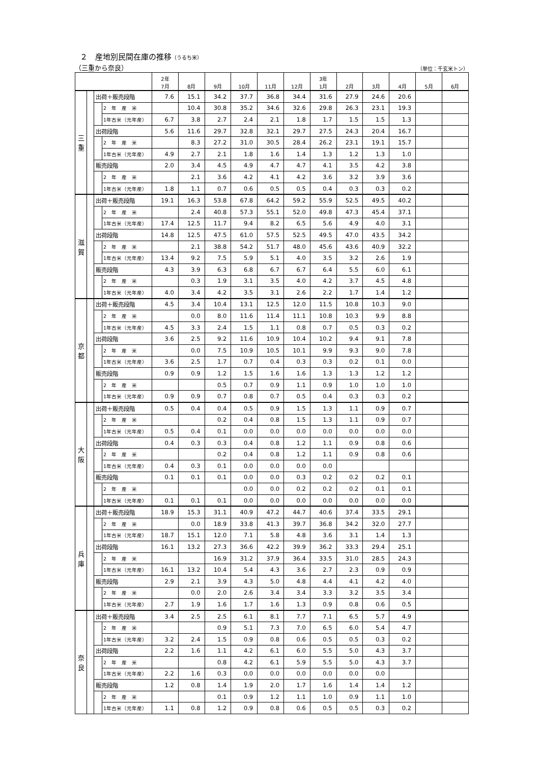２　産地別民間在庫の推移（うるち米）
（三重から奈良） （単位：千玄米トン）
| | | | | 2年 7月 | 8月 | 9月 | 10月 | 11月 | 12月 | 3年 1月 | 2月 | 3月 | 4月 | 5月 | 6月 |
| --- | --- | --- | --- | --- | --- | --- | --- | --- | --- | --- | --- | --- | --- | --- | --- |
| 三 重 | | 出荷＋販売段階 | | 7.6 | 15.1 | 34.2 | 37.7 | 36.8 | 34.4 | 31.6 | 27.9 | 24.6 | 20.6 | | |
| | | | 2 年 産 米 | | 10.4 | 30.8 | 35.2 | 34.6 | 32.6 | 29.8 | 26.3 | 23.1 | 19.3 | | |
| | | | 1年古米（元年産） | 6.7 | 3.8 | 2.7 | 2.4 | 2.1 | 1.8 | 1.7 | 1.5 | 1.5 | 1.3 | | |
| | | 出荷段階 | | 5.6 | 11.6 | 29.7 | 32.8 | 32.1 | 29.7 | 27.5 | 24.3 | 20.4 | 16.7 | | |
| | | | 2 年 産 米 | | 8.3 | 27.2 | 31.0 | 30.5 | 28.4 | 26.2 | 23.1 | 19.1 | 15.7 | | |
| | | | 1年古米（元年産） | 4.9 | 2.7 | 2.1 | 1.8 | 1.6 | 1.4 | 1.3 | 1.2 | 1.3 | 1.0 | | |
| | | 販売段階 | | 2.0 | 3.4 | 4.5 | 4.9 | 4.7 | 4.7 | 4.1 | 3.5 | 4.2 | 3.8 | | |
| | | | 2 年 産 米 | | 2.1 | 3.6 | 4.2 | 4.1 | 4.2 | 3.6 | 3.2 | 3.9 | 3.6 | | |
| | | | 1年古米（元年産） | 1.8 | 1.1 | 0.7 | 0.6 | 0.5 | 0.5 | 0.4 | 0.3 | 0.3 | 0.2 | | |
| 滋 賀 | | 出荷＋販売段階 | | 19.1 | 16.3 | 53.8 | 67.8 | 64.2 | 59.2 | 55.9 | 52.5 | 49.5 | 40.2 | | |
| | | | 2 年 産 米 | | 2.4 | 40.8 | 57.3 | 55.1 | 52.0 | 49.8 | 47.3 | 45.4 | 37.1 | | |
| | | | 1年古米（元年産） | 17.4 | 12.5 | 11.7 | 9.4 | 8.2 | 6.5 | 5.6 | 4.9 | 4.0 | 3.1 | | |
| | | 出荷段階 | | 14.8 | 12.5 | 47.5 | 61.0 | 57.5 | 52.5 | 49.5 | 47.0 | 43.5 | 34.2 | | |
| | | | 2 年 産 米 | | 2.1 | 38.8 | 54.2 | 51.7 | 48.0 | 45.6 | 43.6 | 40.9 | 32.2 | | |
| | | | 1年古米（元年産） | 13.4 | 9.2 | 7.5 | 5.9 | 5.1 | 4.0 | 3.5 | 3.2 | 2.6 | 1.9 | | |
| | | 販売段階 | | 4.3 | 3.9 | 6.3 | 6.8 | 6.7 | 6.7 | 6.4 | 5.5 | 6.0 | 6.1 | | |
| | | | 2 年 産 米 | | 0.3 | 1.9 | 3.1 | 3.5 | 4.0 | 4.2 | 3.7 | 4.5 | 4.8 | | |
| | | | 1年古米（元年産） | 4.0 | 3.4 | 4.2 | 3.5 | 3.1 | 2.6 | 2.2 | 1.7 | 1.4 | 1.2 | | |
| 京 都 | | 出荷＋販売段階 | | 4.5 | 3.4 | 10.4 | 13.1 | 12.5 | 12.0 | 11.5 | 10.8 | 10.3 | 9.0 | | |
| | | | 2 年 産 米 | | 0.0 | 8.0 | 11.6 | 11.4 | 11.1 | 10.8 | 10.3 | 9.9 | 8.8 | | |
| | | | 1年古米（元年産） | 4.5 | 3.3 | 2.4 | 1.5 | 1.1 | 0.8 | 0.7 | 0.5 | 0.3 | 0.2 | | |
| | | 出荷段階 | | 3.6 | 2.5 | 9.2 | 11.6 | 10.9 | 10.4 | 10.2 | 9.4 | 9.1 | 7.8 | | |
| | | | 2 年 産 米 | | 0.0 | 7.5 | 10.9 | 10.5 | 10.1 | 9.9 | 9.3 | 9.0 | 7.8 | | |
| | | | 1年古米（元年産） | 3.6 | 2.5 | 1.7 | 0.7 | 0.4 | 0.3 | 0.3 | 0.2 | 0.1 | 0.0 | | |
| | | 販売段階 | | 0.9 | 0.9 | 1.2 | 1.5 | 1.6 | 1.6 | 1.3 | 1.3 | 1.2 | 1.2 | | |
| | | | 2 年 産 米 | | | 0.5 | 0.7 | 0.9 | 1.1 | 0.9 | 1.0 | 1.0 | 1.0 | | |
| | | | 1年古米（元年産） | 0.9 | 0.9 | 0.7 | 0.8 | 0.7 | 0.5 | 0.4 | 0.3 | 0.3 | 0.2 | | |
| 大 阪 | | 出荷＋販売段階 | | 0.5 | 0.4 | 0.4 | 0.5 | 0.9 | 1.5 | 1.3 | 1.1 | 0.9 | 0.7 | | |
| | | | 2 年 産 米 | | | 0.2 | 0.4 | 0.8 | 1.5 | 1.3 | 1.1 | 0.9 | 0.7 | | |
| | | | 1年古米（元年産） | 0.5 | 0.4 | 0.1 | 0.0 | 0.0 | 0.0 | 0.0 | 0.0 | 0.0 | 0.0 | | |
| | | 出荷段階 | | 0.4 | 0.3 | 0.3 | 0.4 | 0.8 | 1.2 | 1.1 | 0.9 | 0.8 | 0.6 | | |
| | | | 2 年 産 米 | | | 0.2 | 0.4 | 0.8 | 1.2 | 1.1 | 0.9 | 0.8 | 0.6 | | |
| | | | 1年古米（元年産） | 0.4 | 0.3 | 0.1 | 0.0 | 0.0 | 0.0 | 0.0 | | | | | |
| | | 販売段階 | | 0.1 | 0.1 | 0.1 | 0.0 | 0.0 | 0.3 | 0.2 | 0.2 | 0.2 | 0.1 | | |
| | | | 2 年 産 米 | | | | 0.0 | 0.0 | 0.2 | 0.2 | 0.2 | 0.1 | 0.1 | | |
| | | | 1年古米（元年産） | 0.1 | 0.1 | 0.1 | 0.0 | 0.0 | 0.0 | 0.0 | 0.0 | 0.0 | 0.0 | | |
| 兵 庫 | | 出荷＋販売段階 | | 18.9 | 15.3 | 31.1 | 40.9 | 47.2 | 44.7 | 40.6 | 37.4 | 33.5 | 29.1 | | |
| | | | 2 年 産 米 | | 0.0 | 18.9 | 33.8 | 41.3 | 39.7 | 36.8 | 34.2 | 32.0 | 27.7 | | |
| | | | 1年古米（元年産） | 18.7 | 15.1 | 12.0 | 7.1 | 5.8 | 4.8 | 3.6 | 3.1 | 1.4 | 1.3 | | |
| | | 出荷段階 | | 16.1 | 13.2 | 27.3 | 36.6 | 42.2 | 39.9 | 36.2 | 33.3 | 29.4 | 25.1 | | |
| | | | 2 年 産 米 | | | 16.9 | 31.2 | 37.9 | 36.4 | 33.5 | 31.0 | 28.5 | 24.3 | | |
| | | | 1年古米（元年産） | 16.1 | 13.2 | 10.4 | 5.4 | 4.3 | 3.6 | 2.7 | 2.3 | 0.9 | 0.9 | | |
| | | 販売段階 | | 2.9 | 2.1 | 3.9 | 4.3 | 5.0 | 4.8 | 4.4 | 4.1 | 4.2 | 4.0 | | |
| | | | 2 年 産 米 | | 0.0 | 2.0 | 2.6 | 3.4 | 3.4 | 3.3 | 3.2 | 3.5 | 3.4 | | |
| | | | 1年古米（元年産） | 2.7 | 1.9 | 1.6 | 1.7 | 1.6 | 1.3 | 0.9 | 0.8 | 0.6 | 0.5 | | |
| 奈 良 | | 出荷＋販売段階 | | 3.4 | 2.5 | 2.5 | 6.1 | 8.1 | 7.7 | 7.1 | 6.5 | 5.7 | 4.9 | | |
| | | | 2 年 産 米 | | | 0.9 | 5.1 | 7.3 | 7.0 | 6.5 | 6.0 | 5.4 | 4.7 | | |
| | | | 1年古米（元年産） | 3.2 | 2.4 | 1.5 | 0.9 | 0.8 | 0.6 | 0.5 | 0.5 | 0.3 | 0.2 | | |
| | | 出荷段階 | | 2.2 | 1.6 | 1.1 | 4.2 | 6.1 | 6.0 | 5.5 | 5.0 | 4.3 | 3.7 | | |
| | | | 2 年 産 米 | | | 0.8 | 4.2 | 6.1 | 5.9 | 5.5 | 5.0 | 4.3 | 3.7 | | |
| | | | 1年古米（元年産） | 2.2 | 1.6 | 0.3 | 0.0 | 0.0 | 0.0 | 0.0 | 0.0 | 0.0 | | | |
| | | 販売段階 | | 1.2 | 0.8 | 1.4 | 1.9 | 2.0 | 1.7 | 1.6 | 1.4 | 1.4 | 1.2 | | |
| | | | 2 年 産 米 | | | 0.1 | 0.9 | 1.2 | 1.1 | 1.0 | 0.9 | 1.1 | 1.0 | | |
| | | | 1年古米（元年産） | 1.1 | 0.8 | 1.2 | 0.9 | 0.8 | 0.6 | 0.5 | 0.5 | 0.3 | 0.2 | | |